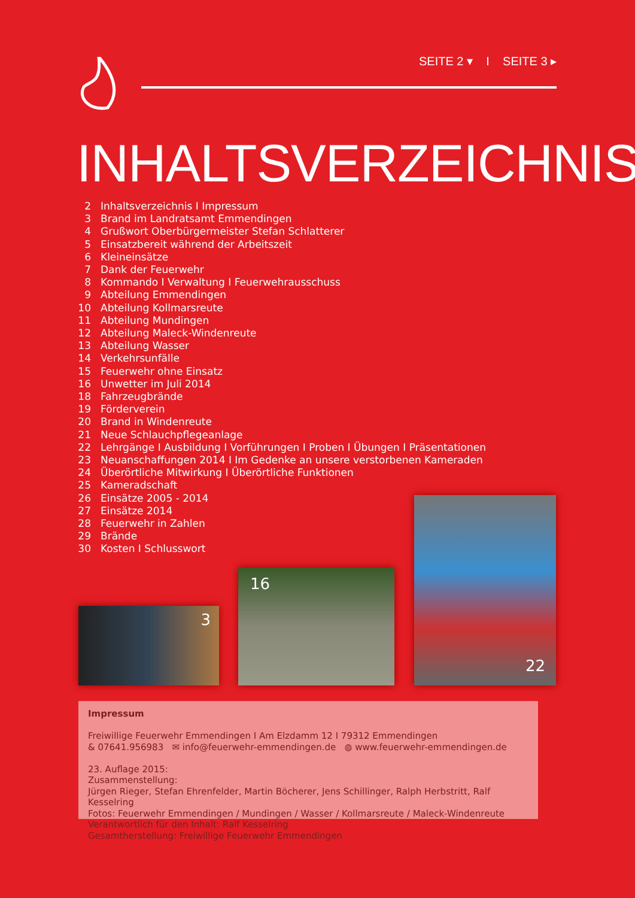SEITE 2 ▾ I SEITE 3 ▸
INHALTSVERZEICHNIS
2 Inhaltsverzeichnis I Impressum
3 Brand im Landratsamt Emmendingen
4 Grußwort Oberbürgermeister Stefan Schlatterer
5 Einsatzbereit während der Arbeitszeit
6 Kleineinsätze
7 Dank der Feuerwehr
8 Kommando I Verwaltung I Feuerwehrausschuss
9 Abteilung Emmendingen
10 Abteilung Kollmarsreute
11 Abteilung Mundingen
12 Abteilung Maleck-Windenreute
13 Abteilung Wasser
14 Verkehrsunfälle
15 Feuerwehr ohne Einsatz
16 Unwetter im Juli 2014
18 Fahrzeugbrände
19 Förderverein
20 Brand in Windenreute
21 Neue Schlauchpflegeanlage
22 Lehrgänge I Ausbildung I Vorführungen I Proben I Übungen I Präsentationen
23 Neuanschaffungen 2014 I Im Gedenke an unsere verstorbenen Kameraden
24 Überörtliche Mitwirkung I Überörtliche Funktionen
25 Kameradschaft
26 Einsätze 2005 - 2014
27 Einsätze 2014
28 Feuerwehr in Zahlen
29 Brände
30 Kosten I Schlusswort
3
16
22
Impressum
Freiwillige Feuerwehr Emmendingen I Am Elzdamm 12 I 79312 Emmendingen
& 07641.956983 ✉ info@feuerwehr-emmendingen.de ◍ www.feuerwehr-emmendingen.de
23. Auflage 2015:
Zusammenstellung:
Jürgen Rieger, Stefan Ehrenfelder, Martin Böcherer, Jens Schillinger, Ralph Herbstritt, Ralf Kesselring
Fotos: Feuerwehr Emmendingen / Mundingen / Wasser / Kollmarsreute / Maleck-Windenreute
Verantwortlich für den Inhalt: Ralf Kesselring
Gesamtherstellung: Freiwillige Feuerwehr Emmendingen